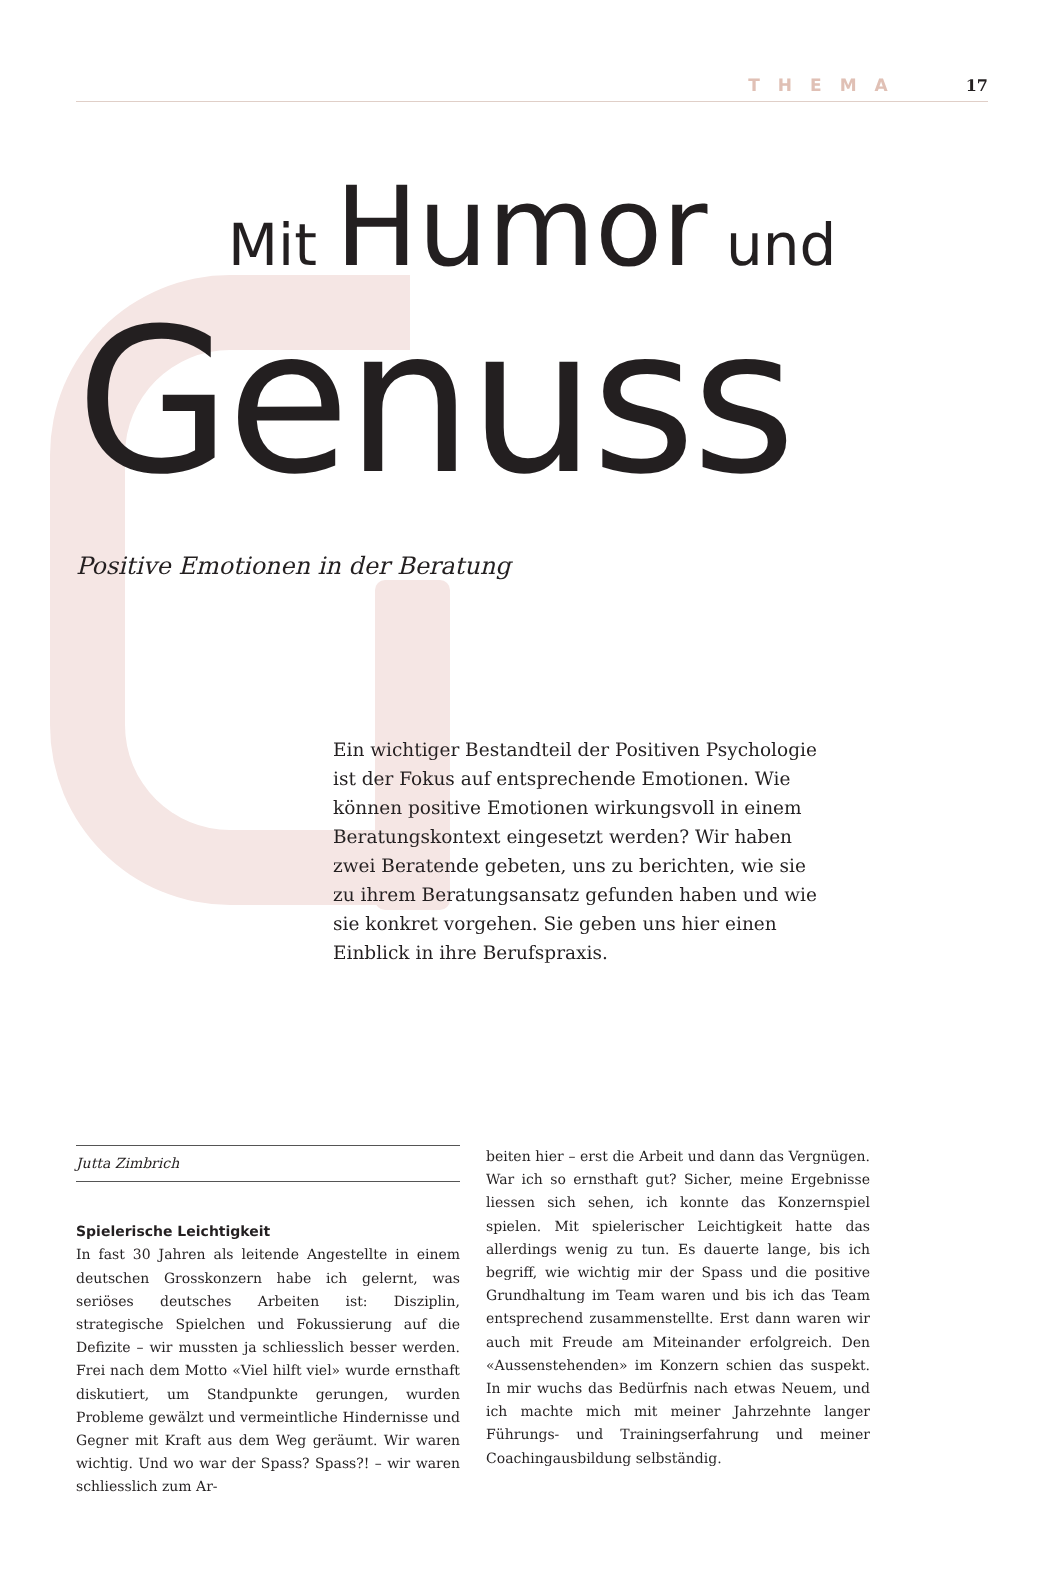THEMA 17
Mit Humor und
Genuss
Positive Emotionen in der Beratung
Ein wichtiger Bestandteil der Positiven Psychologie ist der Fokus auf entsprechende Emotionen. Wie können positive Emotionen wirkungsvoll in einem Beratungskontext eingesetzt werden? Wir haben zwei Beratende gebeten, uns zu berichten, wie sie zu ihrem Beratungsansatz gefunden haben und wie sie konkret vorgehen. Sie geben uns hier einen Einblick in ihre Berufspraxis.
Jutta Zimbrich
Spielerische Leichtigkeit
In fast 30 Jahren als leitende Angestellte in einem deutschen Grosskonzern habe ich gelernt, was seriöses deutsches Arbeiten ist: Disziplin, strategische Spielchen und Fokussierung auf die Defizite – wir mussten ja schliesslich besser werden. Frei nach dem Motto «Viel hilft viel» wurde ernsthaft diskutiert, um Standpunkte gerungen, wurden Probleme gewälzt und vermeintliche Hindernisse und Gegner mit Kraft aus dem Weg geräumt. Wir waren wichtig. Und wo war der Spass? Spass?! – wir waren schliesslich zum Ar-
beiten hier – erst die Arbeit und dann das Vergnügen. War ich so ernsthaft gut? Sicher, meine Ergebnisse liessen sich sehen, ich konnte das Konzernspiel spielen. Mit spielerischer Leichtigkeit hatte das allerdings wenig zu tun. Es dauerte lange, bis ich begriff, wie wichtig mir der Spass und die positive Grundhaltung im Team waren und bis ich das Team entsprechend zusammenstellte. Erst dann waren wir auch mit Freude am Miteinander erfolgreich. Den «Aussenstehenden» im Konzern schien das suspekt. In mir wuchs das Bedürfnis nach etwas Neuem, und ich machte mich mit meiner Jahrzehnte langer Führungs- und Trainingserfahrung und meiner Coachingausbildung selbständig.